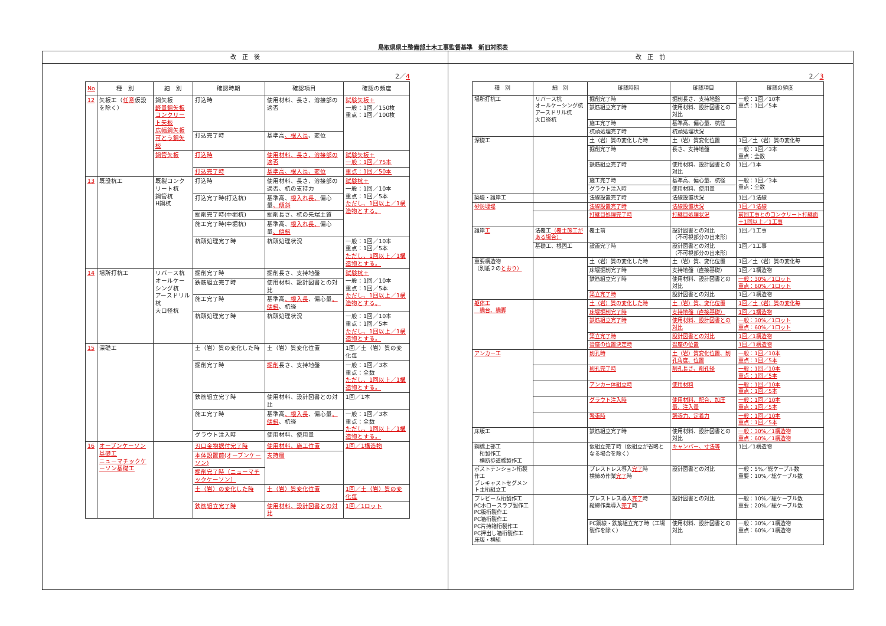鳥取県県土整備部土木工事監督基準　新旧対照表
改　正　後
2／4
| No | 種 別 | 細 別 | 確認時期 | 確認項目 | 確認の頻度 |
| --- | --- | --- | --- | --- | --- |
| 12 | 矢板工（ 任意 仮設を除く） | 鋼矢板 軽量鋼矢板 コンクリート矢板 広幅鋼矢板 可とう鋼矢板 | 打込時 | 使用材料、長さ、溶接部の適否 | 試験矢板＋ 一般：1回／150枚 重点：1回／100枚 |
| | | | 打込完了時 | 基準高 、根入長 、変位 | |
| | | 鋼管矢板 | 打込時 | 使用材料、長さ、溶接部の適否 | 試験矢板＋ 一般：1回／75本 |
| | | | 打込完了時 | 基準高、根入長、変位 | 重点：1回／50本 |
| 13 | 既設杭工 | 既製コンクリート杭 鋼管杭 H鋼杭 | 打込時 | 使用材料、長さ、溶接部の適否、杭の支持力 | 試験杭＋ 一般：1回／10本 重点：1回／5本 ただし、1回以上／1構造物とする。 |
| | | | 打込完了時(打込杭) | 基準高、 根入れ長、 偏心量 、傾斜 | |
| | | | 掘削完了時(中堀杭) | 掘削長さ、杭の先端土質 | |
| | | | 施工完了時(中堀杭) | 基準高、 根入れ長、 偏心量 、傾斜 | |
| | | | 杭頭処理完了時 | 杭頭処理状況 | 一般：1回／10本 重点：1回／5本 ただし、1回以上／1構造物とする。 |
| 14 | 場所打杭工 | リバース杭 オールケーシング杭 アースドリル杭 大口径杭 | 掘削完了時 | 掘削長さ、支持地盤 | 試験杭＋ 一般：1回／10本 重点：1回／5本 ただし、1回以上／1構造物とする。 |
| | | | 鉄筋組立完了時 | 使用材料、設計図書との対比 | |
| | | | 施工完了時 | 基準高 、根入長 、偏心量 、傾斜 、杭径 | |
| | | | 杭頭処理完了時 | 杭頭処理状況 | 一般：1回／10本 重点：1回／5本 ただし、1回以上／1構造物とする。 |
| 15 | 深礎工 | | 土（岩）質の変化した時 | 土（岩）質変化位置 | 1回／土（岩）質の変化毎 |
| | | | 掘削完了時 | 掘削 長さ、支持地盤 | 一般：1回／3本 重点：全数 ただし、1回以上／1構造物とする。 |
| | | | 鉄筋組立完了時 | 使用材料、設計図書との対比 | 1回／1本 |
| | | | 施工完了時 | 基準高 、根入長 、偏心量 、傾斜 、杭径 | 一般：1回／3本 重点：全数 ただし、1回以上／1構造物とする。 |
| | | | グラウト注入時 | 使用材料、使用量 | |
| 16 | オープンケーソン基礎工 ニューマチックケーソン基礎工 | | 刃口金物据付完了時 | 使用材料、施工位置 | 1回／1構造物 |
| | | | 本体設置前(オープンケーソン) | 支持層 | |
| | | | 掘削完了時（ニューマチックケーソン） | | |
| | | | 土（岩）の変化した時 | 土（岩）質変化位置 | 1回／土（岩）質の変化毎 |
| | | | 鉄筋組立完了時 | 使用材料、設計図書との対比 | 1回／1ロット |
改　正　前
2／3
| 種 別 | 細 別 | 確認時期 | 確認項目 | 確認の頻度 |
| --- | --- | --- | --- | --- |
| 場所打杭工 | リバース杭 オールケーシング杭 アースドリル杭 大口径杭 | 掘削完了時 | 掘削長さ、支持地盤 | 一般：1回／10本 重点：1回／5本 |
| | | 鉄筋組立完了時 | 使用材料、設計図書との対比 | |
| | | 施工完了時 | 基準高、偏心量、杭径 | |
| | | 杭頭処理完了時 | 杭頭処理状況 | |
| 深礎工 | | 土（岩）質の変化した時 | 土（岩）質変化位置 | 1回／土（岩）質の変化毎 |
| | | 掘削完了時 | 長さ、支持地盤 | 一般：1回／3本 重点：全数 |
| | | 鉄筋組立完了時 | 使用材料、設計図書との対比 | 1回／1本 |
| | | 施工完了時 | 基準高、偏心量、杭径 | 一般：1回／3本 重点：全数 |
| | | グラウト注入時 | 使用材料、使用量 | |
| 築堤・護岸工 | | 法線設置完了時 | 法線設置状況 | 1回／1法線 |
| 砂防堰堤 | | 法線設置完了時 | 法線設置状況 | 1回／1法線 |
| | | 打継目処理完了時 | 打継目処理状況 | 前回工事とのコンクリート打継面＋1回以上／1工事 |
| 護岸 工 | 法覆工 （覆土施工がある場合） | 覆土前 | 設計図書との対比 （不可視部分の出来形） | 1回／1工事 |
| | 基礎工、根固工 | 設置完了時 | 設計図書との対比 （不可視部分の出来形） | 1回／1工事 |
| 重要構造物 （別紙２の とおり） | | 土（岩）質の変化した時 | 土（岩）質、変化位置 | 1回／土（岩）質の変化毎 |
| | | 床堀掘削完了時 | 支持地盤（直接基礎） | 1回／1構造物 |
| | | 鉄筋組立完了時 | 使用材料、設計図書との対比 | 一般：30%／1ロット 重点：60%／1ロット |
| | | 築立完了時 | 設計図書との対比 | 1回／1構造物 |
| 躯体工 橋台、橋脚 | | 土（岩）質の変化した時 | 土（岩）質、変化位置 | 1回／土（岩）質の変化毎 |
| | | 床堀掘削完了時 | 支持地盤（直接基礎） | 1回／1構造物 |
| | | 鉄筋組立完了時 | 使用材料、設計図書との対比 | 一般：30%／1ロット 重点：60%／1ロット |
| | | 築立完了時 | 設計図書との対比 | 1回／1構造物 |
| | | 沓座の位置決定時 | 沓座の位置 | 1回／1構造物 |
| アンカー工 | | 削孔時 | 土（岩）質変化位置、削孔角度、位置 | 一般：1回／10本 重点：1回／5本 |
| | | 削孔完了時 | 削孔長さ、削孔径 | 一般：1回／10本 重点：1回／5本 |
| | | アンカー体組立時 | 使用材料 | 一般：1回／10本 重点：1回／5本 |
| | | グラウト注入時 | 使用材料、配合、加圧量、注入量 | 一般：1回／10本 重点：1回／5本 |
| | | 緊張時 | 緊張力、定着力 | 一般：1回／10本 重点：1回／5本 |
| 床版工 | | 鉄筋組立完了時 | 使用材料、設計図書との対比 | 一般：30%／1構造物 重点：60%／1構造物 |
| 鋼橋上部工 桁製作工 横断歩道橋製作工 | | 仮組立完了時（仮組立が省略となる場合を除く） | キャンバー、寸法等 | 1回／1構造物 |
| ポストテンション桁製作工 プレキャストセグメント主桁組立工 | | プレストレス導入 完了 時 横締め作業 完了 時 | 設計図書との対比 | 一般：5%／総ケーブル数 重要：10%／総ケーブル数 |
| プレビーム桁製作工 PCホロースラブ製作工 PC版桁製作工 PC箱桁製作工 PC片持箱桁製作工 PC押出し箱桁製作工 床版・横組 | | プレストレス導入 完了 時 縦締作業導入 完了 時 | 設計図書との対比 | 一般：10%／総ケーブル数 重要：20%／総ケーブル数 |
| | | PC鋼線・鉄筋組立完了時（工場製作を除く） | 使用材料、設計図書との対比 | 一般：30%／1構造物 重点：60%／1構造物 |